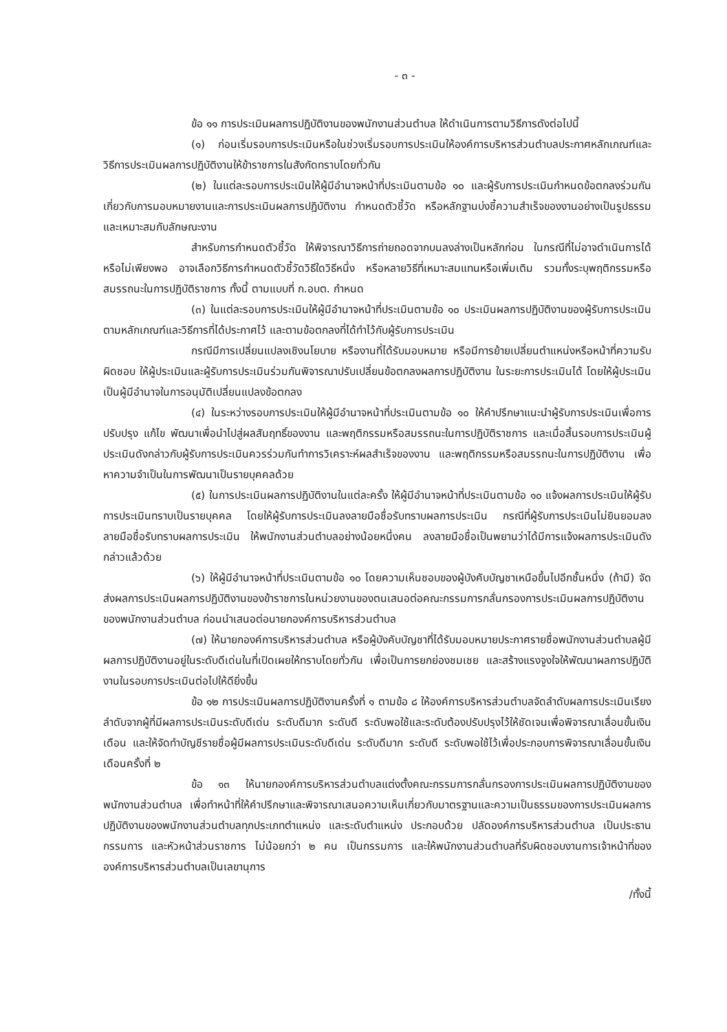- ๓ -
ข้อ ๑๑ การประเมินผลการปฏิบัติงานของพนักงานส่วนตำบล ให้ดำเนินการตามวิธีการดังต่อไปนี้
(๑) ก่อนเริ่มรอบการประเมินหรือในช่วงเริ่มรอบการประเมินให้องค์การบริหารส่วนตำบลประกาศหลักเกณฑ์และวิธีการประเมินผลการปฏิบัติงานให้ข้าราชการในสังกัดทราบโดยทั่วกัน
(๒) ในแต่ละรอบการประเมินให้ผู้มีอำนาจหน้าที่ประเมินตามข้อ ๑๐ และผู้รับการประเมินกำหนดข้อตกลงร่วมกันเกี่ยวกับการมอบหมายงานและการประเมินผลการปฏิบัติงาน กำหนดตัวชี้วัด หรือหลักฐานบ่งชี้ความสำเร็จของงานอย่างเป็นรูปธรรมและเหมาะสมกับลักษณะงาน
สำหรับการกำหนดตัวชี้วัด ให้พิจารณาวิธีการถ่ายถอดจากบนลงล่างเป็นหลักก่อน ในกรณีที่ไม่อาจดำเนินการได้หรือไม่เพียงพอ อาจเลือกวิธีการกำหนดตัวชี้วัดวิธีใดวิธีหนึ่ง หรือหลายวิธีที่เหมาะสมแทนหรือเพิ่มเติม รวมทั้งระบุพฤติกรรมหรือสมรรถนะในการปฏิบัติราชการ ทั้งนี้ ตามแบบที่ ก.อบต. กำหนด
(๓) ในแต่ละรอบการประเมินให้ผู้มีอำนาจหน้าที่ประเมินตามข้อ ๑๐ ประเมินผลการปฏิบัติงานของผู้รับการประเมินตามหลักเกณฑ์และวิธีการที่ได้ประกาศไว้ และตามข้อตกลงที่ได้ทำไว้กับผู้รับการประเมิน
กรณีมีการเปลี่ยนแปลงเชิงนโยบาย หรืองานที่ได้รับมอบหมาย หรือมีการย้ายเปลี่ยนตำแหน่งหรือหน้าที่ความรับผิดชอบ ให้ผู้ประเมินและผู้รับการประเมินร่วมกันพิจารณาปรับเปลี่ยนข้อตกลงผลการปฏิบัติงาน ในระยะการประเมินได้ โดยให้ผู้ประเมินเป็นผู้มีอำนาจในการอนุมัติเปลี่ยนแปลงข้อตกลง
(๔) ในระหว่างรอบการประเมินให้ผู้มีอำนาจหน้าที่ประเมินตามข้อ ๑๐ ให้คำปรึกษาแนะนำผู้รับการประเมินเพื่อการปรับปรุง แก้ไข พัฒนาเพื่อนำไปสู่ผลสัมฤทธิ์ของงาน และพฤติกรรมหรือสมรรถนะในการปฏิบัติราชการ และเมื่อสิ้นรอบการประเมินผู้ประเมินดังกล่าวกับผู้รับการประเมินควรร่วมกันทำการวิเคราะห์ผลสำเร็จของงาน และพฤติกรรมหรือสมรรถนะในการปฏิบัติงาน เพื่อหาความจำเป็นในการพัฒนาเป็นรายบุคคลด้วย
(๕) ในการประเมินผลการปฏิบัติงานในแต่ละครั้ง ให้ผู้มีอำนาจหน้าที่ประเมินตามข้อ ๑๐ แจ้งผลการประเมินให้ผู้รับการประเมินทราบเป็นรายบุคคล โดยให้ผู้รับการประเมินลงลายมือชื่อรับทราบผลการประเมิน กรณีที่ผู้รับการประเมินไม่ยินยอมลงลายมือชื่อรับทราบผลการประเมิน ให้พนักงานส่วนตำบลอย่างน้อยหนึ่งคน ลงลายมือชื่อเป็นพยานว่าได้มีการแจ้งผลการประเมินดังกล่าวแล้วด้วย
(๖) ให้ผู้มีอำนาจหน้าที่ประเมินตามข้อ ๑๐ โดยความเห็นชอบของผู้บังคับบัญชาเหนือขึ้นไปอีกชั้นหนึ่ง (ถ้ามี) จัดส่งผลการประเมินผลการปฏิบัติงานของข้าราชการในหน่วยงานของตนเสนอต่อคณะกรรมการกลั่นกรองการประเมินผลการปฏิบัติงานของพนักงานส่วนตำบล ก่อนนำเสนอต่อนายกองค์การบริหารส่วนตำบล
(๗) ให้นายกองค์การบริหารส่วนตำบล หรือผู้บังคับบัญชาที่ได้รับมอบหมายประกาศรายชื่อพนักงานส่วนตำบลผู้มีผลการปฏิบัติงานอยู่ในระดับดีเด่นในที่เปิดเผยให้ทราบโดยทั่วกัน เพื่อเป็นการยกย่องชมเชย และสร้างแรงจูงใจให้พัฒนาผลการปฏิบัติงานในรอบการประเมินต่อไปให้ดียิ่งขึ้น
ข้อ ๑๒ การประเมินผลการปฏิบัติงานครั้งที่ ๑ ตามข้อ ๘ ให้องค์การบริหารส่วนตำบลจัดลำดับผลการประเมินเรียงลำดับจากผู้ที่มีผลการประเมินระดับดีเด่น ระดับดีมาก ระดับดี ระดับพอใช้และระดับต้องปรับปรุงไว้ให้ชัดเจนเพื่อพิจารณาเลื่อนขั้นเงินเดือน และให้จัดทำบัญชีรายชื่อผู้มีผลการประเมินระดับดีเด่น ระดับดีมาก ระดับดี ระดับพอใช้ไว้เพื่อประกอบการพิจารณาเลื่อนขั้นเงินเดือนครั้งที่ ๒
ข้อ ๑๓ ให้นายกองค์การบริหารส่วนตำบลแต่งตั้งคณะกรรมการกลั่นกรองการประเมินผลการปฏิบัติงานของพนักงานส่วนตำบล เพื่อทำหน้าที่ให้คำปรึกษาและพิจารณาเสนอความเห็นเกี่ยวกับมาตรฐานและความเป็นธรรมของการประเมินผลการปฏิบัติงานของพนักงานส่วนตำบลทุกประเภทตำแหน่ง และระดับตำแหน่ง ประกอบด้วย ปลัดองค์การบริหารส่วนตำบล เป็นประธานกรรมการ และหัวหน้าส่วนราชการ ไม่น้อยกว่า ๒ คน เป็นกรรมการ และให้พนักงานส่วนตำบลที่รับผิดชอบงานการเจ้าหน้าที่ขององค์การบริหารส่วนตำบลเป็นเลขานุการ
/ทั้งนี้